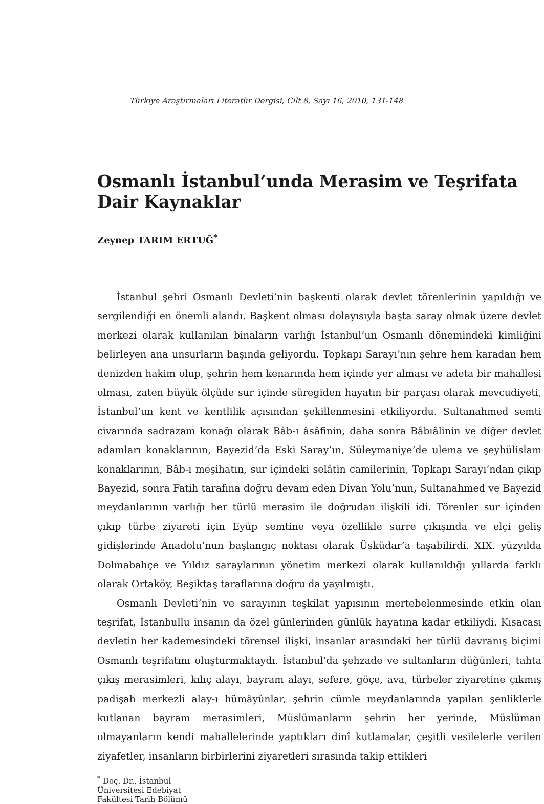Türkiye Araştırmaları Literatür Dergisi, Cilt 8, Sayı 16, 2010, 131-148
Osmanlı İstanbul’unda Merasim ve Teşrifata Dair Kaynaklar
Zeynep TARIM ERTUĞ<sup>*</sup>
İstanbul şehri Osmanlı Devleti’nin başkenti olarak devlet törenlerinin yapıldığı ve sergilendiği en önemli alandı. Başkent olması dolayısıyla başta saray olmak üzere devlet merkezi olarak kullanılan binaların varlığı İstanbul’un Osmanlı dönemindeki kimliğini belirleyen ana unsurların başında geliyordu. Topkapı Sarayı’nın şehre hem karadan hem denizden hakim olup, şehrin hem kenarında hem içinde yer alması ve adeta bir mahallesi olması, zaten büyük ölçüde sur içinde süregiden hayatın bir parçası olarak mevcudiyeti, İstanbul’un kent ve kentlilik açısından şekillenmesini etkiliyordu. Sultanahmed semti civarında sadrazam konağı olarak Bâb-ı âsâfinin, daha sonra Bâbıâlinin ve diğer devlet adamları konaklarının, Bayezid’da Eski Saray’ın, Süleymaniye’de ulema ve şeyhülislam konaklarının, Bâb-ı meşihatın, sur içindeki selâtin camilerinin, Topkapı Sarayı’ndan çıkıp Bayezid, sonra Fatih tarafına doğru devam eden Divan Yolu’nun, Sultanahmed ve Bayezid meydanlarının varlığı her türlü merasim ile doğrudan ilişkili idi. Törenler sur içinden çıkıp türbe ziyareti için Eyüp semtine veya özellikle surre çıkışında ve elçi geliş gidişlerinde Anadolu’nun başlangıç noktası olarak Üsküdar’a taşabilirdi. XIX. yüzyılda Dolmabahçe ve Yıldız saraylarının yönetim merkezi olarak kullanıldığı yıllarda farklı olarak Ortaköy, Beşiktaş taraflarına doğru da yayılmıştı.
Osmanlı Devleti’nin ve sarayının teşkilat yapısının mertebelenmesinde etkin olan teşrifat, İstanbullu insanın da özel günlerinden günlük hayatına kadar etkiliydi. Kısacası devletin her kademesindeki törensel ilişki, insanlar arasındaki her türlü davranış biçimi Osmanlı teşrifatını oluşturmaktaydı. İstanbul’da şehzade ve sultanların düğünleri, tahta çıkış merasimleri, kılıç alayı, bayram alayı, sefere, göçe, ava, türbeler ziyaretine çıkmış padişah merkezli alay-ı hümâyûnlar, şehrin cümle meydanlarında yapılan şenliklerle kutlanan bayram merasimleri, Müslümanların şehrin her yerinde, Müslüman olmayanların kendi mahallelerinde yaptıkları dinî kutlamalar, çeşitli vesilelerle verilen ziyafetler, insanların birbirlerini ziyaretleri sırasında takip ettikleri
<sup>*</sup> Doç. Dr., İstanbul Üniversitesi Edebiyat Fakültesi Tarih Bölümü